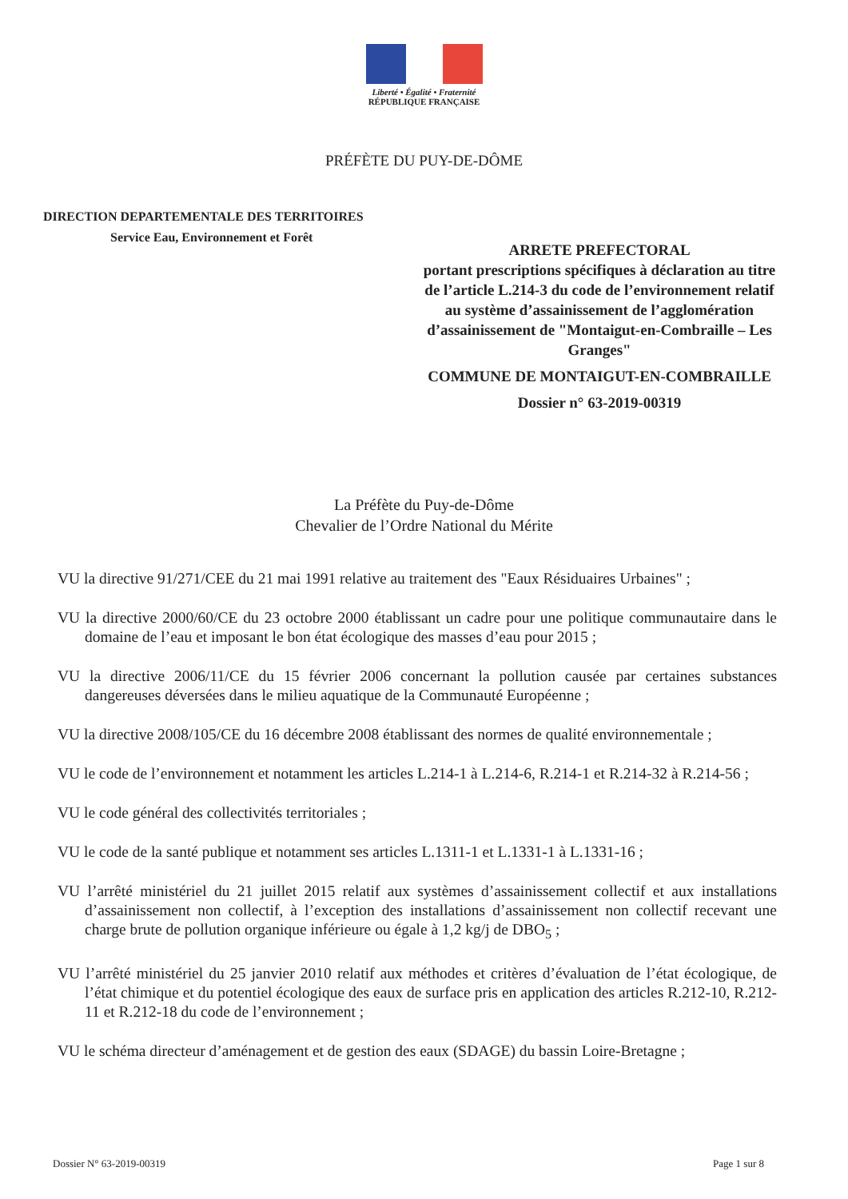Liberté • Égalité • Fraternité
RÉPUBLIQUE FRANÇAISE
PRÉFÈTE DU PUY-DE-DÔME
DIRECTION DEPARTEMENTALE DES TERRITOIRES
Service Eau, Environnement et Forêt
ARRETE PREFECTORAL
portant prescriptions spécifiques à déclaration au titre de l’article L.214-3 du code de l’environnement relatif au système d’assainissement de l’agglomération d’assainissement de "Montaigut-en-Combraille – Les Granges"
COMMUNE DE MONTAIGUT-EN-COMBRAILLE
Dossier n° 63-2019-00319
La Préfète du Puy-de-Dôme
Chevalier de l’Ordre National du Mérite
VU la directive 91/271/CEE du 21 mai 1991 relative au traitement des "Eaux Résiduaires Urbaines" ;
VU la directive 2000/60/CE du 23 octobre 2000 établissant un cadre pour une politique communautaire dans le domaine de l’eau et imposant le bon état écologique des masses d’eau pour 2015 ;
VU la directive 2006/11/CE du 15 février 2006 concernant la pollution causée par certaines substances dangereuses déversées dans le milieu aquatique de la Communauté Européenne ;
VU la directive 2008/105/CE du 16 décembre 2008 établissant des normes de qualité environnementale ;
VU le code de l’environnement et notamment les articles L.214-1 à L.214-6, R.214-1 et R.214-32 à R.214-56 ;
VU le code général des collectivités territoriales ;
VU le code de la santé publique et notamment ses articles L.1311-1 et L.1331-1 à L.1331-16 ;
VU l’arrêté ministériel du 21 juillet 2015 relatif aux systèmes d’assainissement collectif et aux installations d’assainissement non collectif, à l’exception des installations d’assainissement non collectif recevant une charge brute de pollution organique inférieure ou égale à 1,2 kg/j de DBO<sub>5</sub> ;
VU l’arrêté ministériel du 25 janvier 2010 relatif aux méthodes et critères d’évaluation de l’état écologique, de l’état chimique et du potentiel écologique des eaux de surface pris en application des articles R.212-10, R.212-11 et R.212-18 du code de l’environnement ;
VU le schéma directeur d’aménagement et de gestion des eaux (SDAGE) du bassin Loire-Bretagne ;
Dossier N° 63-2019-00319 Page 1 sur 8